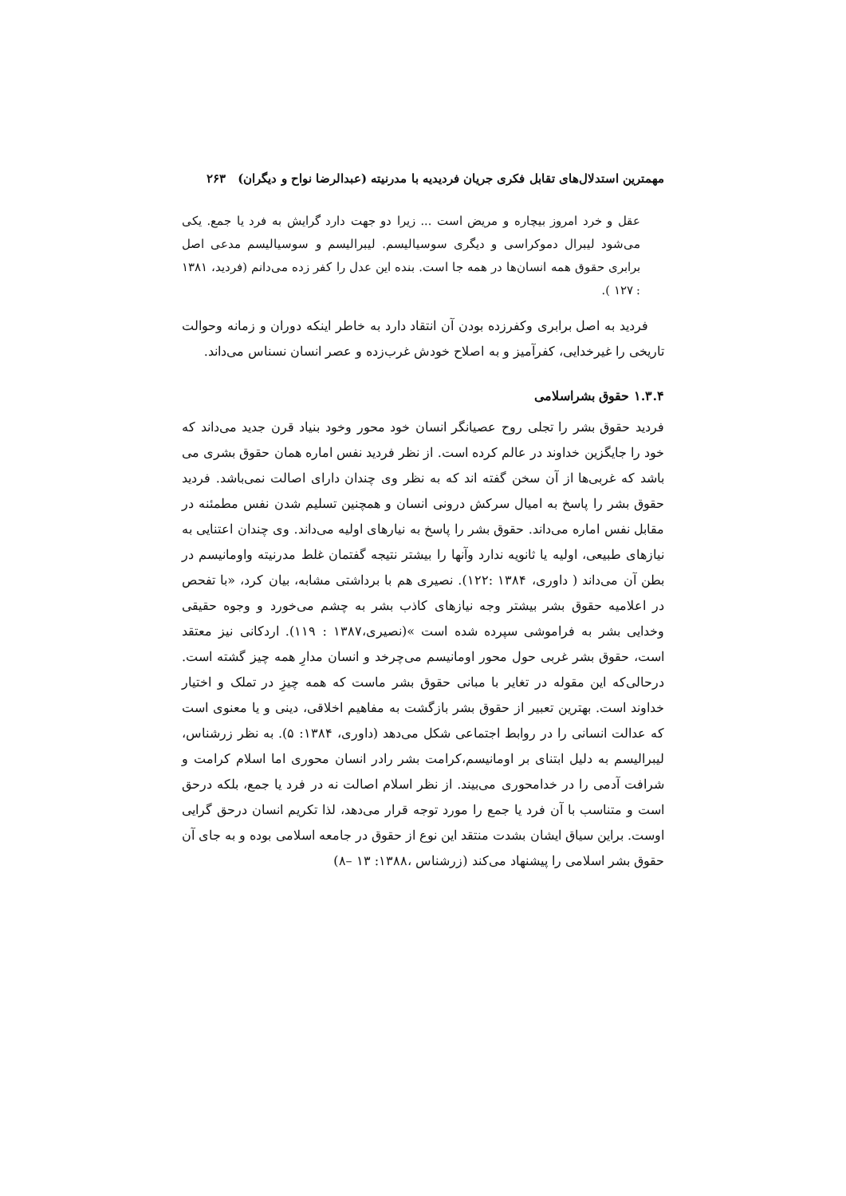مهمترین استدلال‌های تقابل فکری جریان فردیدیه با مدرنیته (عبدالرضا نواح و دیگران) ۲۶۳
عقل و خرد امروز بیچاره و مریض است ... زیرا دو جهت دارد گرایش به فرد یا جمع. یکی می‌شود لیبرال دموکراسی و دیگری سوسیالیسم. لیبرالیسم و سوسیالیسم مدعی اصل برابری حقوق همه انسان‌ها در همه جا است. بنده این عدل را کفر زده می‌دانم (فردید، ۱۳۸۱ : ۱۲۷ ).
فردید به اصل برابری وکفرزده بودن آن انتقاد دارد به خاطر اینکه دوران و زمانه وحوالت تاریخی را غیرخدایی، کفرآمیز و به اصلاح خودش غرب‌زده و عصر انسان نسناس می‌داند.
۱.۳.۴ حقوق بشراسلامی
فردید حقوق بشر را تجلی روح عصیانگر انسان خود محور وخود بنیاد قرن جدید می‌داند که خود را جایگزین خداوند در عالم کرده است. از نظر فردید نفس اماره همان حقوق بشری می باشد که غربی‌ها از آن سخن گفته اند که به نظر وی چندان دارای اصالت نمی‌باشد. فردید حقوق بشر را پاسخ به امیال سرکش درونی انسان و همچنین تسلیم شدن نفس مطمئنه در مقابل نفس اماره می‌داند. حقوق بشر را پاسخ به نیارهای اولیه می‌داند. وی چندان اعتنایی به نیازهای طبیعی، اولیه یا ثانویه ندارد وآنها را بیشتر نتیجه گفتمان غلط مدرنیته واومانیسم در بطن آن می‌داند ( داوری، ۱۳۸۴ :۱۲۲). نصیری هم با برداشتی مشابه، بیان کرد، «با تفحص در اعلامیه حقوق بشر بیشتر وجه نیازهای کاذب بشر به چشم می‌خورد و وجوه حقیقی وخدایی بشر به فراموشی سپرده شده است »(نصیری،۱۳۸۷ : ۱۱۹). اردکانی نیز معتقد است، حقوق بشر غربی حول محور اومانیسم می‌چرخد و انسان مدارِ همه چیز گشته است. درحالی‌که این مقوله در تغایر با مبانی حقوق بشر ماست که همه چیزِ در تملک و اختیار خداوند است. بهترین تعبیر از حقوق بشر بازگشت به مفاهیم اخلاقی، دینی و یا معنوی است که عدالت انسانی را در روابط اجتماعی شکل می‌دهد (داوری، ۱۳۸۴: ۵). به نظر زرشناس، لیبرالیسم به دلیل ابتنای بر اومانیسم،کرامت بشر رادر انسان محوری اما اسلام کرامت و شرافت آدمی را در خدامحوری می‌بیند. از نظر اسلام اصالت نه در فرد یا جمع، بلکه درحق است و متناسب با آن فرد یا جمع را مورد توجه قرار می‌دهد، لذا تکریم انسان درحق گرایی اوست. براین سیاق ایشان بشدت منتقد این نوع از حقوق در جامعه اسلامی بوده و به جای آن حقوق بشر اسلامی را پیشنهاد می‌کند (زرشناس ،۱۳۸۸: ۱۳ –۸)